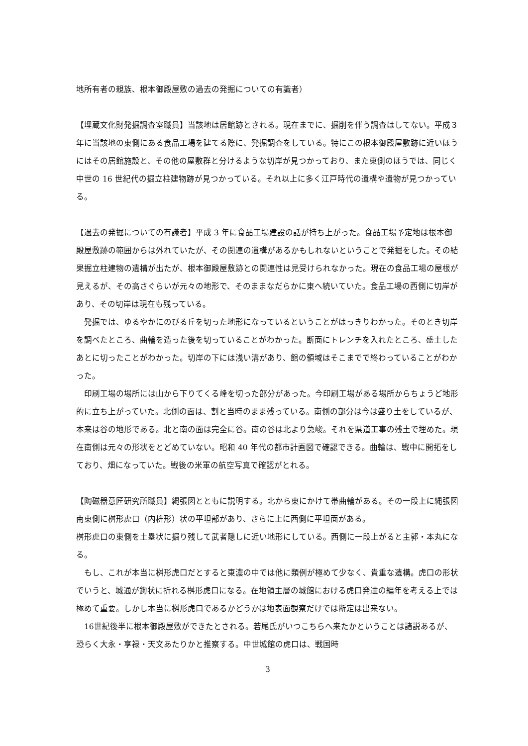地所有者の親族、根本御殿屋敷の過去の発掘についての有識者）
【埋蔵文化財発掘調査室職員】当該地は居館跡とされる。現在までに、掘削を伴う調査はしてない。平成３年に当該地の東側にある食品工場を建てる際に、発掘調査をしている。特にこの根本御殿屋敷跡に近いほうにはその居館施設と、その他の屋敷群と分けるような切岸が見つかっており、また東側のほうでは、同じく中世の 16 世紀代の掘立柱建物跡が見つかっている。それ以上に多く江戸時代の遺構や遺物が見つかっている。
【過去の発掘についての有識者】平成 3 年に食品工場建設の話が持ち上がった。食品工場予定地は根本御殿屋敷跡の範囲からは外れていたが、その関連の遺構があるかもしれないということで発掘をした。その結果掘立柱建物の遺構が出たが、根本御殿屋敷跡との関連性は見受けられなかった。現在の食品工場の屋根が見えるが、その高さぐらいが元々の地形で、そのままなだらかに東へ続いていた。食品工場の西側に切岸があり、その切岸は現在も残っている。
　発掘では、ゆるやかにのびる丘を切った地形になっているということがはっきりわかった。そのとき切岸を調べたところ、曲輪を造った後を切っていることがわかった。断面にトレンチを入れたところ、盛土したあとに切ったことがわかった。切岸の下には浅い溝があり、館の領域はそこまでで終わっていることがわかった。
　印刷工場の場所には山から下りてくる峰を切った部分があった。今印刷工場がある場所からちょうど地形的に立ち上がっていた。北側の面は、割と当時のまま残っている。南側の部分は今は盛り土をしているが、本来は谷の地形である。北と南の面は完全に谷。南の谷は北より急峻。それを県道工事の残土で埋めた。現在南側は元々の形状をとどめていない。昭和 40 年代の都市計画図で確認できる。曲輪は、戦中に開拓をしており、畑になっていた。戦後の米軍の航空写真で確認がとれる。
【陶磁器意匠研究所職員】縄張図とともに説明する。北から東にかけて帯曲輪がある。その一段上に縄張図南東側に桝形虎口（内枡形）状の平坦部があり、さらに上に西側に平坦面がある。
桝形虎口の東側を土塁状に掘り残して武者隠しに近い地形にしている。西側に一段上がると主郭・本丸になる。
　もし、これが本当に桝形虎口だとすると東濃の中では他に類例が極めて少なく、貴重な遺構。虎口の形状でいうと、城通が鉤状に折れる桝形虎口になる。在地領主層の城館における虎口発達の編年を考える上では極めて重要。しかし本当に桝形虎口であるかどうかは地表面観察だけでは断定は出来ない。
　16世紀後半に根本御殿屋敷ができたとされる。若尾氏がいつこちらへ来たかということは諸説あるが、恐らく大永・享禄・天文あたりかと推察する。中世城館の虎口は、戦国時
3